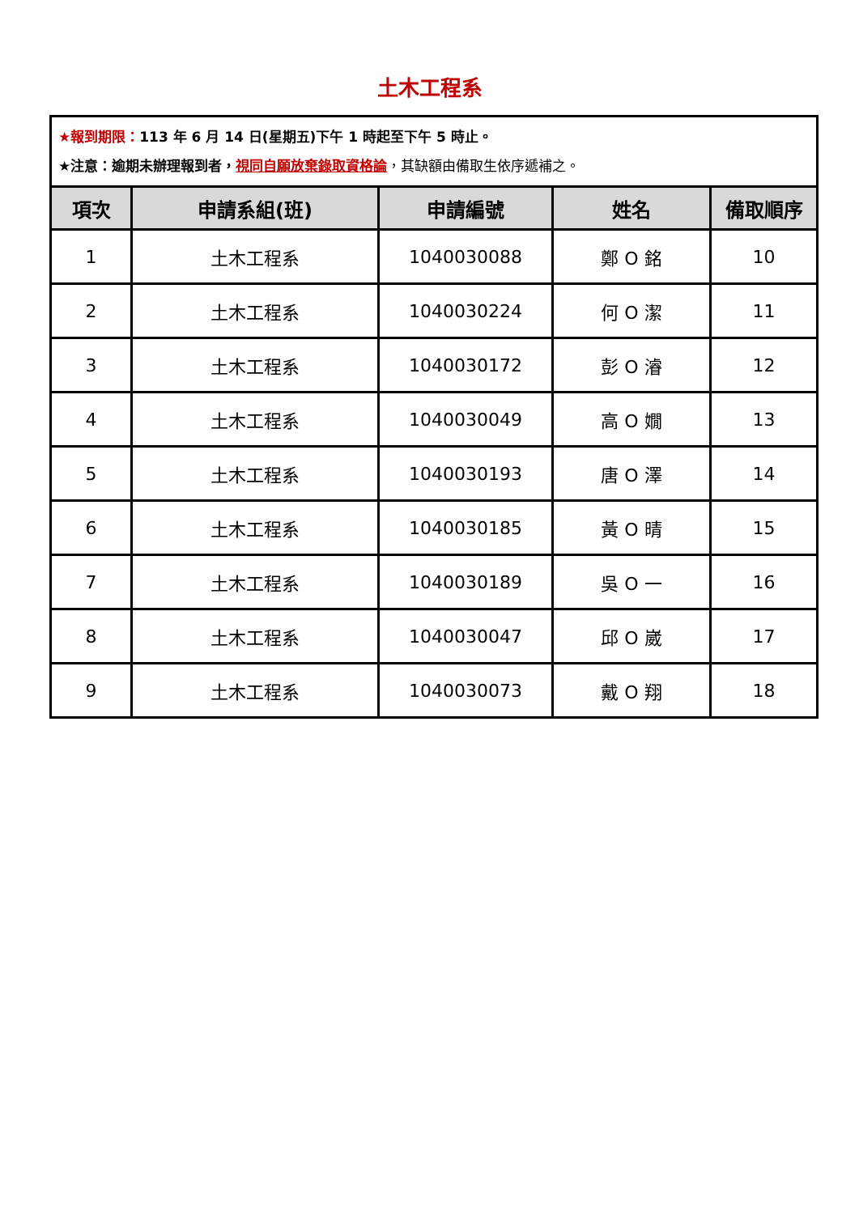土木工程系
| ★報到期限： 113 年 6 月 14 日(星期五)下午 1 時起至下午 5 時止。 ★注意：逾期未辦理報到者， 視同自願放棄錄取資格論 ，其缺額由備取生依序遞補之。 | | | | |
| 項次 | 申請系組(班) | 申請編號 | 姓名 | 備取順序 |
| 1 | 土木工程系 | 1040030088 | 鄭 O 銘 | 10 |
| 2 | 土木工程系 | 1040030224 | 何 O 潔 | 11 |
| 3 | 土木工程系 | 1040030172 | 彭 O 濬 | 12 |
| 4 | 土木工程系 | 1040030049 | 高 O 嫺 | 13 |
| 5 | 土木工程系 | 1040030193 | 唐 O 澤 | 14 |
| 6 | 土木工程系 | 1040030185 | 黃 O 晴 | 15 |
| 7 | 土木工程系 | 1040030189 | 吳 O 一 | 16 |
| 8 | 土木工程系 | 1040030047 | 邱 O 崴 | 17 |
| 9 | 土木工程系 | 1040030073 | 戴 O 翔 | 18 |